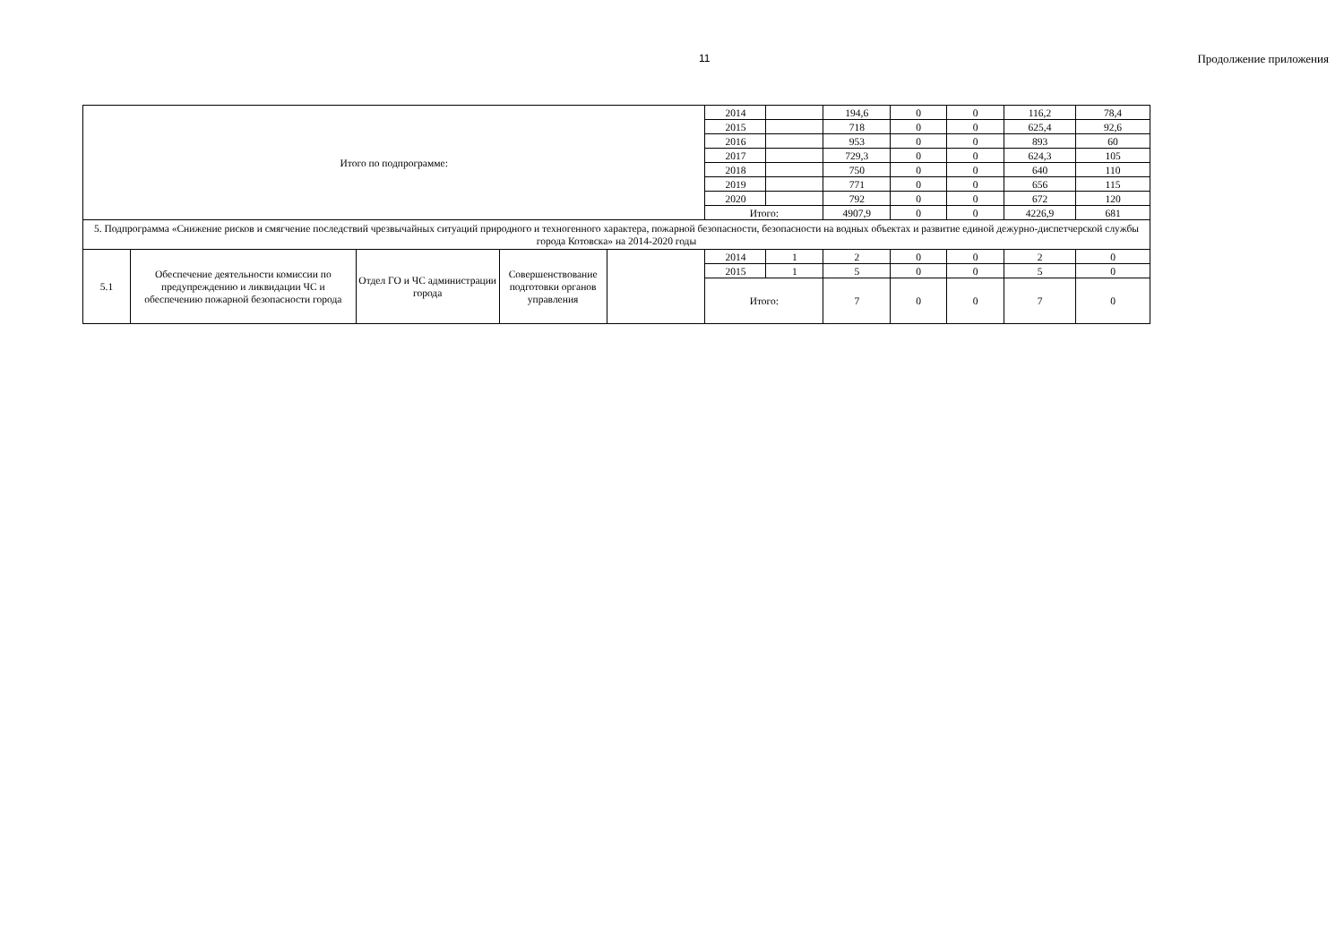11 Продолжение приложения
| Итого по подпрограмме: | | | | | 2014 | | 194,6 | 0 | 0 | 116,2 | 78,4 |
| | | | | | 2015 | | 718 | 0 | 0 | 625,4 | 92,6 |
| | | | | | 2016 | | 953 | 0 | 0 | 893 | 60 |
| | | | | | 2017 | | 729,3 | 0 | 0 | 624,3 | 105 |
| | | | | | 2018 | | 750 | 0 | 0 | 640 | 110 |
| | | | | | 2019 | | 771 | 0 | 0 | 656 | 115 |
| | | | | | 2020 | | 792 | 0 | 0 | 672 | 120 |
| | | | | | Итого: | | 4907,9 | 0 | 0 | 4226,9 | 681 |
| 5. Подпрограмма «Снижение рисков и смягчение последствий чрезвычайных ситуаций природного и техногенного характера, пожарной безопасности, безопасности на водных объектах и развитие единой дежурно-диспетчерской службы города Котовска» на 2014-2020 годы | | | | | | | | | | | |
| 5.1 | Обеспечение деятельности комиссии по предупреждению и ликвидации ЧС и обеспечению пожарной безопасности города | Отдел ГО и ЧС администрации города | Совершенствование подготовки органов управления | | 2014 | 1 | 2 | 0 | 0 | 2 | 0 |
| | | | | | 2015 | 1 | 5 | 0 | 0 | 5 | 0 |
| | | | | | Итого: | | 7 | 0 | 0 | 7 | 0 |